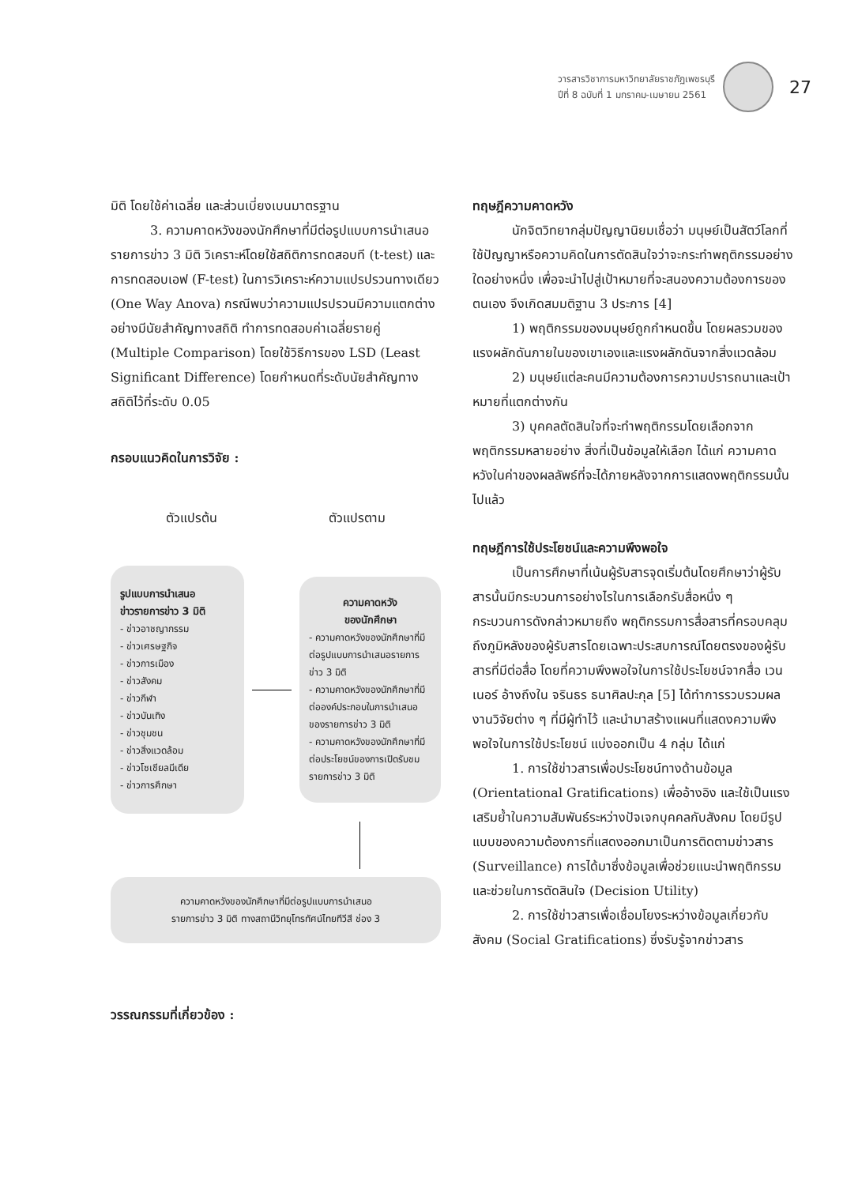วารสารวิชาการมหาวิทยาลัยราชภัฏเพชรบุรี
ปีที่ 8 ฉบับที่ 1 มกราคม-เมษายน 2561
27
มิติ โดยใช้ค่าเฉลี่ย และส่วนเบี่ยงเบนมาตรฐาน
3. ความคาดหวังของนักศึกษาที่มีต่อรูปแบบการนำเสนอรายการข่าว 3 มิติ วิเคราะห์โดยใช้สถิติการทดสอบที (t-test) และการทดสอบเอฟ (F-test) ในการวิเคราะห์ความแปรปรวนทางเดียว (One Way Anova) กรณีพบว่าความแปรปรวนมีความแตกต่างอย่างมีนัยสำคัญทางสถิติ ทำการทดสอบค่าเฉลี่ยรายคู่ (Multiple Comparison) โดยใช้วิธีการของ LSD (Least Significant Difference) โดยกำหนดที่ระดับนัยสำคัญทางสถิติไว้ที่ระดับ 0.05
กรอบแนวคิดในการวิจัย :
ตัวแปรต้น ตัวแปรตาม
รูปแบบการนำเสนอ
ข่าวรายการข่าว 3 มิติ
- ข่าวอาชญากรรม
- ข่าวเศรษฐกิจ
- ข่าวการเมือง
- ข่าวสังคม
- ข่าวกีฬา
- ข่าวบันเทิง
- ข่าวชุมชน
- ข่าวสิ่งแวดล้อม
- ข่าวโซเชียลมีเดีย
- ข่าวการศึกษา
ความคาดหวัง
ของนักศึกษา
- ความคาดหวังของนักศึกษาที่มีต่อรูปแบบการนำเสนอรายการข่าว 3 มิติ
- ความคาดหวังของนักศึกษาที่มีต่อองค์ประกอบในการนำเสนอของรายการข่าว 3 มิติ
- ความคาดหวังของนักศึกษาที่มีต่อประโยชน์ของการเปิดรับชมรายการข่าว 3 มิติ
ความคาดหวังของนักศึกษาที่มีต่อรูปแบบการนำเสนอ
รายการข่าว 3 มิติ ทางสถานีวิทยุโทรทัศน์ไทยทีวีสี ช่อง 3
วรรณกรรมที่เกี่ยวข้อง :
ทฤษฎีความคาดหวัง
นักจิตวิทยากลุ่มปัญญานิยมเชื่อว่า มนุษย์เป็นสัตว์โลกที่ใช้ปัญญาหรือความคิดในการตัดสินใจว่าจะกระทำพฤติกรรมอย่างใดอย่างหนึ่ง เพื่อจะนำไปสู่เป้าหมายที่จะสนองความต้องการของตนเอง จึงเกิดสมมติฐาน 3 ประการ [4]
1) พฤติกรรมของมนุษย์ถูกกำหนดขึ้น โดยผลรวมของแรงผลักดันภายในของเขาเองและแรงผลักดันจากสิ่งแวดล้อม
2) มนุษย์แต่ละคนมีความต้องการความปรารถนาและเป้าหมายที่แตกต่างกัน
3) บุคคลตัดสินใจที่จะทำพฤติกรรมโดยเลือกจากพฤติกรรมหลายอย่าง สิ่งที่เป็นข้อมูลให้เลือก ได้แก่ ความคาดหวังในค่าของผลลัพธ์ที่จะได้ภายหลังจากการแสดงพฤติกรรมนั้นไปแล้ว
ทฤษฎีการใช้ประโยชน์และความพึงพอใจ
เป็นการศึกษาที่เน้นผู้รับสารจุดเริ่มต้นโดยศึกษาว่าผู้รับสารนั้นมีกระบวนการอย่างไรในการเลือกรับสื่อหนึ่ง ๆ กระบวนการดังกล่าวหมายถึง พฤติกรรมการสื่อสารที่ครอบคลุมถึงภูมิหลังของผู้รับสารโดยเฉพาะประสบการณ์โดยตรงของผู้รับสารที่มีต่อสื่อ โดยที่ความพึงพอใจในการใช้ประโยชน์จากสื่อ เวนเนอร์ อ้างถึงใน จรินธร ธนาศิลปะกุล [5] ได้ทำการรวบรวมผลงานวิจัยต่าง ๆ ที่มีผู้ทำไว้ และนำมาสร้างแผนที่แสดงความพึงพอใจในการใช้ประโยชน์ แบ่งออกเป็น 4 กลุ่ม ได้แก่
1. การใช้ข่าวสารเพื่อประโยชน์ทางด้านข้อมูล (Orientational Gratifications) เพื่ออ้างอิง และใช้เป็นแรงเสริมย้ำในความสัมพันธ์ระหว่างปัจเจกบุคคลกับสังคม โดยมีรูปแบบของความต้องการที่แสดงออกมาเป็นการติดตามข่าวสาร (Surveillance) การได้มาซึ่งข้อมูลเพื่อช่วยแนะนำพฤติกรรมและช่วยในการตัดสินใจ (Decision Utility)
2. การใช้ข่าวสารเพื่อเชื่อมโยงระหว่างข้อมูลเกี่ยวกับสังคม (Social Gratifications) ซึ่งรับรู้จากข่าวสาร